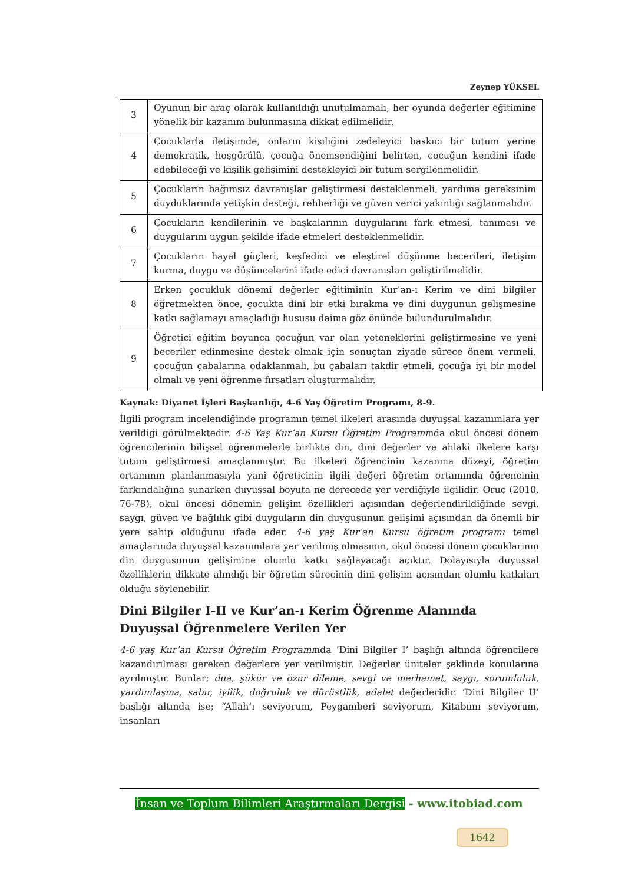Zeynep YÜKSEL
| 3 | Oyunun bir araç olarak kullanıldığı unutulmamalı, her oyunda değerler eğitimine yönelik bir kazanım bulunmasına dikkat edilmelidir. |
| 4 | Çocuklarla iletişimde, onların kişiliğini zedeleyici baskıcı bir tutum yerine demokratik, hoşgörülü, çocuğa önemsendiğini belirten, çocuğun kendini ifade edebileceği ve kişilik gelişimini destekleyici bir tutum sergilenmelidir. |
| 5 | Çocukların bağımsız davranışlar geliştirmesi desteklenmeli, yardıma gereksinim duyduklarında yetişkin desteği, rehberliği ve güven verici yakınlığı sağlanmalıdır. |
| 6 | Çocukların kendilerinin ve başkalarının duygularını fark etmesi, tanıması ve duygularını uygun şekilde ifade etmeleri desteklenmelidir. |
| 7 | Çocukların hayal güçleri, keşfedici ve eleştirel düşünme becerileri, iletişim kurma, duygu ve düşüncelerini ifade edici davranışları geliştirilmelidir. |
| 8 | Erken çocukluk dönemi değerler eğitiminin Kur’an-ı Kerim ve dini bilgiler öğretmekten önce, çocukta dini bir etki bırakma ve dini duygunun gelişmesine katkı sağlamayı amaçladığı hususu daima göz önünde bulundurulmalıdır. |
| 9 | Öğretici eğitim boyunca çocuğun var olan yeteneklerini geliştirmesine ve yeni beceriler edinmesine destek olmak için sonuçtan ziyade sürece önem vermeli, çocuğun çabalarına odaklanmalı, bu çabaları takdir etmeli, çocuğa iyi bir model olmalı ve yeni öğrenme fırsatları oluşturmalıdır. |
Kaynak: Diyanet İşleri Başkanlığı, 4-6 Yaş Öğretim Programı, 8-9.
İlgili program incelendiğinde programın temel ilkeleri arasında duyuşsal kazanımlara yer verildiği görülmektedir. 4-6 Yaş Kur’an Kursu Öğretim Programında okul öncesi dönem öğrencilerinin bilişsel öğrenmelerle birlikte din, dini değerler ve ahlaki ilkelere karşı tutum geliştirmesi amaçlanmıştır. Bu ilkeleri öğrencinin kazanma düzeyi, öğretim ortamının planlanmasıyla yani öğreticinin ilgili değeri öğretim ortamında öğrencinin farkındalığına sunarken duyuşsal boyuta ne derecede yer verdiğiyle ilgilidir. Oruç (2010, 76-78), okul öncesi dönemin gelişim özellikleri açısından değerlendirildiğinde sevgi, saygı, güven ve bağlılık gibi duyguların din duygusunun gelişimi açısından da önemli bir yere sahip olduğunu ifade eder. 4-6 yaş Kur’an Kursu öğretim programı temel amaçlarında duyuşsal kazanımlara yer verilmiş olmasının, okul öncesi dönem çocuklarının din duygusunun gelişimine olumlu katkı sağlayacağı açıktır. Dolayısıyla duyuşsal özelliklerin dikkate alındığı bir öğretim sürecinin dini gelişim açısından olumlu katkıları olduğu söylenebilir.
Dini Bilgiler I-II ve Kur’an-ı Kerim Öğrenme Alanında Duyuşsal Öğrenmelere Verilen Yer
4-6 yaş Kur’an Kursu Öğretim Programında ‘Dini Bilgiler I’ başlığı altında öğrencilere kazandırılması gereken değerlere yer verilmiştir. Değerler üniteler şeklinde konularına ayrılmıştır. Bunlar; dua, şükür ve özür dileme, sevgi ve merhamet, saygı, sorumluluk, yardımlaşma, sabır, iyilik, doğruluk ve dürüstlük, adalet değerleridir. ‘Dini Bilgiler II’ başlığı altında ise; “Allah’ı seviyorum, Peygamberi seviyorum, Kitabımı seviyorum, insanları
İnsan ve Toplum Bilimleri Araştırmaları Dergisi - www.itobiad.com
1642